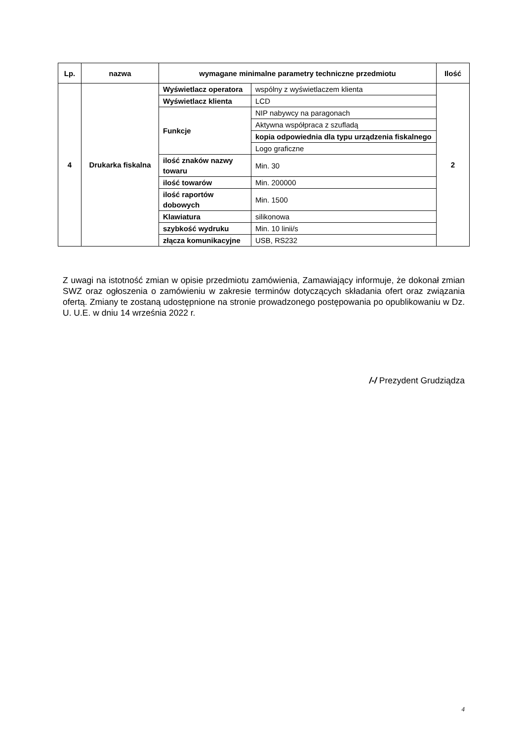| Lp. | nazwa | wymagane minimalne parametry techniczne przedmiotu | | Ilość |
| --- | --- | --- | --- | --- |
| 4 | Drukarka fiskalna | Wyświetlacz operatora | wspólny z wyświetlaczem klienta | 2 |
| | | Wyświetlacz klienta | LCD | |
| | | Funkcje | NIP nabywcy na paragonach | |
| | | | Aktywna współpraca z szufladą | |
| | | | kopia odpowiednia dla typu urządzenia fiskalnego | |
| | | | Logo graficzne | |
| | | ilość znaków nazwy towaru | Min. 30 | |
| | | ilość towarów | Min. 200000 | |
| | | ilość raportów dobowych | Min. 1500 | |
| | | Klawiatura | silikonowa | |
| | | szybkość wydruku | Min. 10 linii/s | |
| | | złącza komunikacyjne | USB, RS232 | |
Z uwagi na istotność zmian w opisie przedmiotu zamówienia, Zamawiający informuje, że dokonał zmian SWZ oraz ogłoszenia o zamówieniu w zakresie terminów dotyczących składania ofert oraz związania ofertą. Zmiany te zostaną udostępnione na stronie prowadzonego postępowania po opublikowaniu w Dz. U. U.E. w dniu 14 września 2022 r.
/-/ Prezydent Grudziądza
4